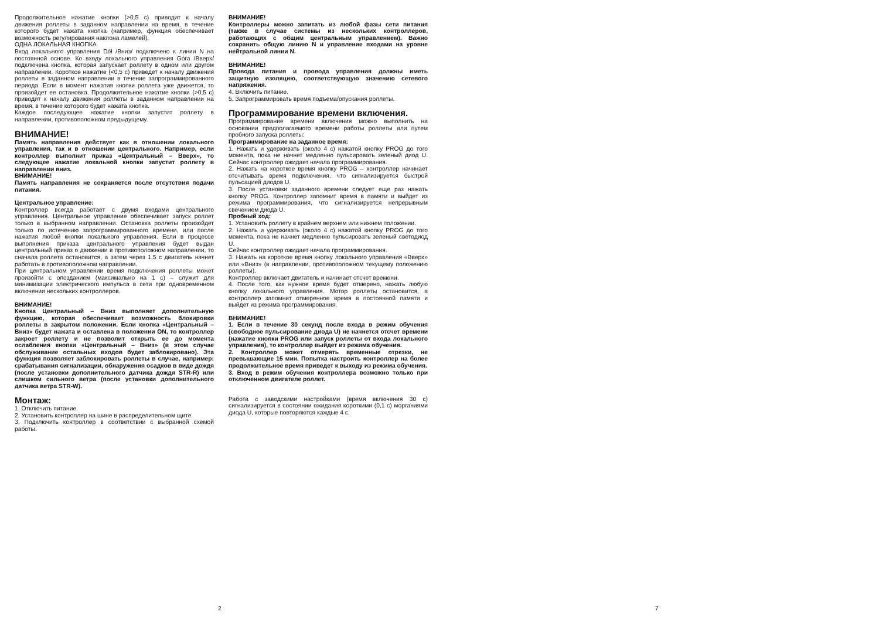Продолжительное нажатие кнопки (>0,5 с) приводит к началу движения роллеты в заданном направлении на время, в течение которого будет нажата кнопка (например, функция обеспечивает возможность регулирования наклона ламелей).
ОДНА ЛОКАЛЬНАЯ КНОПКА
Вход локального управления Dół /Вниз/ подключено к линии N на постоянной основе. Ко входу локального управления Góra /Вверх/ подключена кнопка, которая запускает роллету в одном или другом направлении. Короткое нажатие (<0,5 с) приведет к началу движения роллеты в заданном направлении в течение запрограммированного периода. Если в момент нажатия кнопки роллета уже движется, то произойдет ее остановка. Продолжительное нажатие кнопки (>0,5 с) приводит к началу движения роллеты в заданном направлении на время, в течение которого будет нажата кнопка.
Каждое последующее нажатие кнопки запустит роллету в направлении, противоположном предыдущему.
ВНИМАНИЕ!
Память направления действует как в отношении локального управления, так и в отношении центрального. Например, если контроллер выполнит приказ «Центральный – Вверх», то следующее нажатие локальной кнопки запустит роллету в направлении вниз.
ВНИМАНИЕ!
Память направления не сохраняется после отсутствия подачи питания.
Центральное управление:
Контроллер всегда работает с двумя входами центрального управления. Центральное управление обеспечивает запуск роллет только в выбранном направлении. Остановка роллеты произойдет только по истечению запрограммированного времени, или после нажатия любой кнопки локального управления. Если в процессе выполнения приказа центрального управления будет выдан центральный приказ о движении в противоположном направлении, то сначала роллета остановится, а затем через 1,5 с двигатель начнет работать в противоположном направлении.
При центральном управлении время подключения роллеты может произойти с опозданием (максимально на 1 с) – служит для минимизации электрического импульса в сети при одновременном включении нескольких контроллеров.
ВНИМАНИЕ!
Кнопка Центральный – Вниз выполняет дополнительную функцию, которая обеспечивает возможность блокировки роллеты в закрытом положении. Если кнопка «Центральный – Вниз» будет нажата и оставлена в положении ON, то контроллер закроет роллету и не позволит открыть ее до момента ослабления кнопки «Центральный – Вниз» (в этом случае обслуживание остальных входов будет заблокировано). Эта функция позволяет заблокировать роллеты в случае, например: срабатывания сигнализации, обнаружения осадков в виде дождя (после установки дополнительного датчика дождя STR-R) или слишком сильного ветра (после установки дополнительного датчика ветра STR-W).
Монтаж:
1. Отключить питание.
2. Установить контроллер на шине в распределительном щите.
3. Подключить контроллер в соответствии с выбранной схемой работы.
ВНИМАНИЕ!
Контроллеры можно запитать из любой фазы сети питания (также в случае системы из нескольких контроллеров, работающих с общим центральным управлением). Важно сохранить общую линию N и управление входами на уровне нейтральной линии N.
ВНИМАНИЕ!
Провода питания и провода управления должны иметь защитную изоляцию, соответствующую значению сетевого напряжения.
4. Включить питание.
5. Запрограммировать время подъема/опускания роллеты.
Программирование времени включения.
Программирование времени включения можно выполнить на основании предполагаемого времени работы роллеты или путем пробного запуска роллеты:
Программирование на заданное время:
1. Нажать и удерживать (около 4 с) нажатой кнопку PROG до того момента, пока не начнет медленно пульсировать зеленый диод U. Сейчас контроллер ожидает начала программирования.
2. Нажать на короткое время кнопку PROG – контроллер начинает отсчитывать время подключения, что сигнализируется быстрой пульсацией диодов U.
3. После установки заданного времени следует еще раз нажать кнопку PROG. Контроллер запомнит время в памяти и выйдет из режима программирования, что сигнализируется непрерывным свечением диода U.
Пробный ход:
1. Установить роллету в крайнем верхнем или нижнем положении.
2. Нажать и удерживать (около 4 с) нажатой кнопку PROG до того момента, пока не начнет медленно пульсировать зеленый светодиод U.
Сейчас контроллер ожидает начала программирования.
3. Нажать на короткое время кнопку локального управления «Вверх» или «Вниз» (в направлении, противоположном текущему положению роллеты).
Контроллер включает двигатель и начинает отсчет времени.
4. После того, как нужное время будет отмерено, нажать любую кнопку локального управления. Мотор роллеты остановится, а контроллер запомнит отмеренное время в постоянной памяти и выйдет из режима программирования.
ВНИМАНИЕ!
1. Если в течение 30 секунд после входа в режим обучения (свободное пульсирование диода U) не начнется отсчет времени (нажатие кнопки PROG или запуск роллеты от входа локального управления), то контроллер выйдет из режима обучения.
2. Контроллер может отмерять временные отрезки, не превышающие 15 мин. Попытка настроить контроллер на более продолжительное время приведет к выходу из режима обучения.
3. Вход в режим обучения контроллера возможно только при отключенном двигателе роллет.
Работа с заводскими настройками (время включения 30 с) сигнализируется в состоянии ожидания короткими (0,1 с) морганиями диода U, которые повторяются каждые 4 с.
2 7